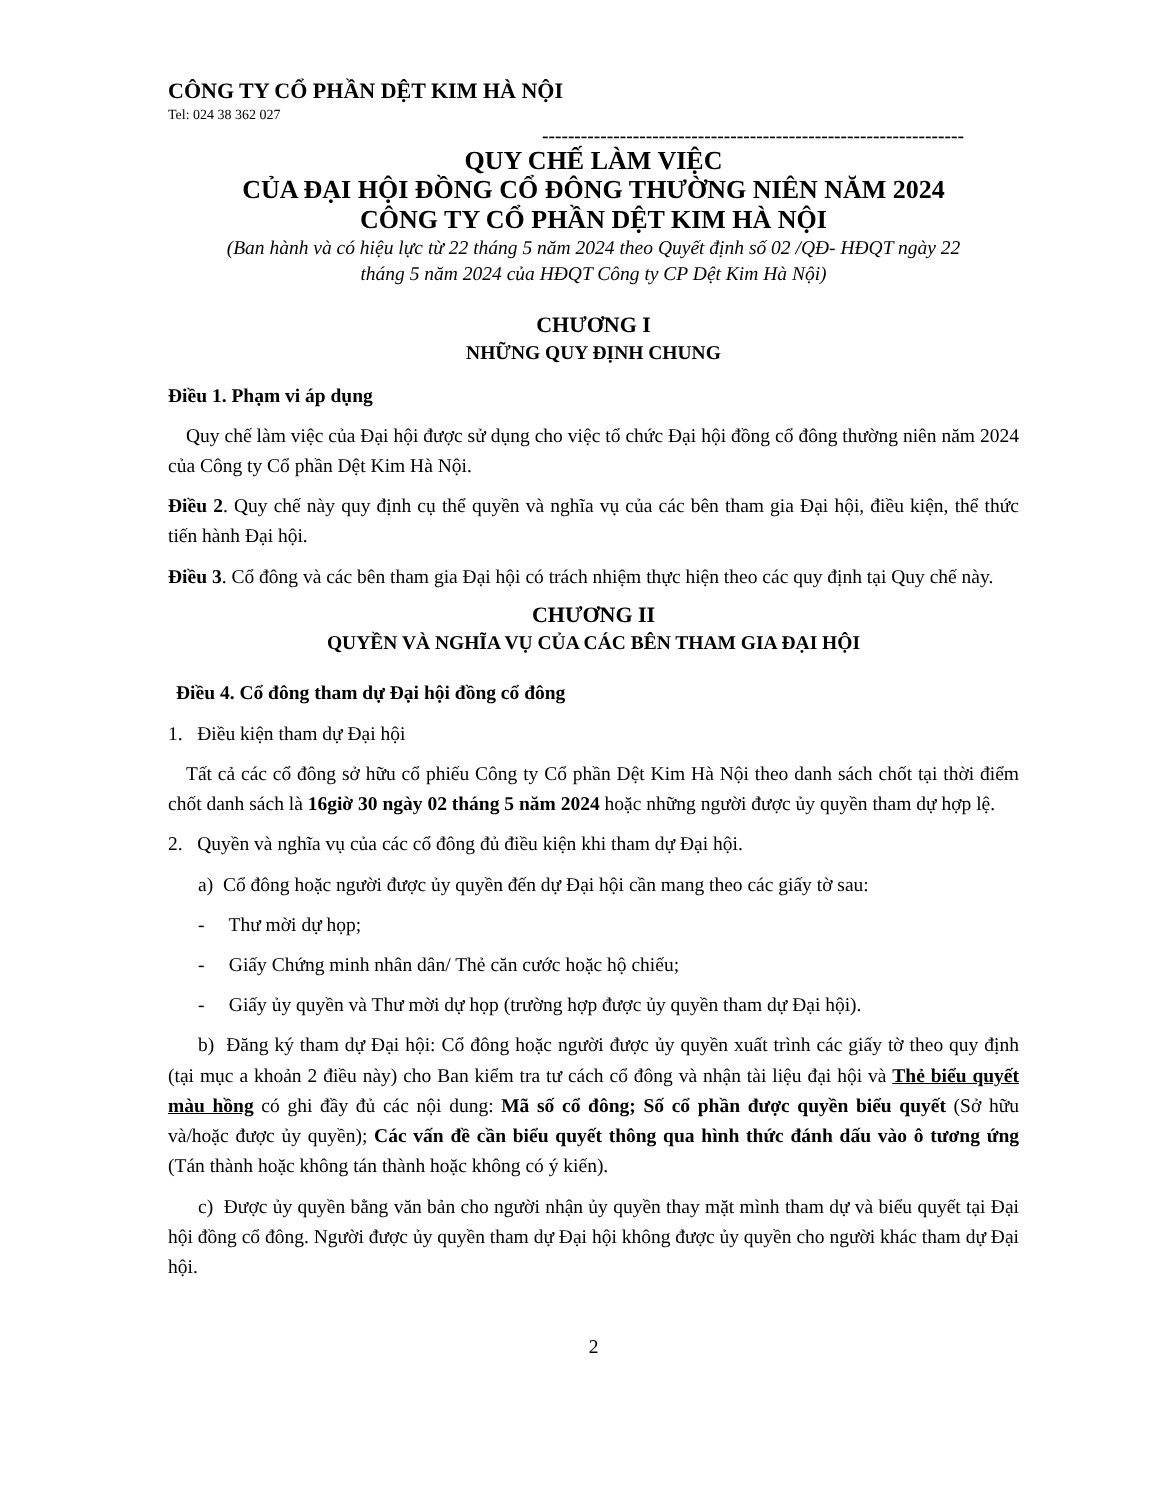CÔNG TY CỔ PHẦN DỆT KIM HÀ NỘI
Tel: 024 38 362 027
-----------------------------------------------------------------
QUY CHẾ LÀM VIỆC
CỦA ĐẠI HỘI ĐỒNG CỔ ĐÔNG THƯỜNG NIÊN NĂM 2024
CÔNG TY CỔ PHẦN DỆT KIM HÀ NỘI
(Ban hành và có hiệu lực từ 22 tháng 5 năm 2024 theo Quyết định số 02 /QĐ- HĐQT ngày 22
tháng 5 năm 2024 của HĐQT Công ty CP Dệt Kim Hà Nội)
CHƯƠNG I
NHỮNG QUY ĐỊNH CHUNG
Điều 1. Phạm vi áp dụng
Quy chế làm việc của Đại hội được sử dụng cho việc tổ chức Đại hội đồng cổ đông thường niên năm 2024 của Công ty Cổ phần Dệt Kim Hà Nội.
Điều 2. Quy chế này quy định cụ thể quyền và nghĩa vụ của các bên tham gia Đại hội, điều kiện, thể thức tiến hành Đại hội.
Điều 3. Cổ đông và các bên tham gia Đại hội có trách nhiệm thực hiện theo các quy định tại Quy chế này.
CHƯƠNG II
QUYỀN VÀ NGHĨA VỤ CỦA CÁC BÊN THAM GIA ĐẠI HỘI
Điều 4. Cổ đông tham dự Đại hội đồng cổ đông
1. Điều kiện tham dự Đại hội
Tất cả các cổ đông sở hữu cổ phiếu Công ty Cổ phần Dệt Kim Hà Nội theo danh sách chốt tại thời điểm chốt danh sách là 16giờ 30 ngày 02 tháng 5 năm 2024 hoặc những người được ủy quyền tham dự hợp lệ.
2. Quyền và nghĩa vụ của các cổ đông đủ điều kiện khi tham dự Đại hội.
a) Cổ đông hoặc người được ủy quyền đến dự Đại hội cần mang theo các giấy tờ sau:
- Thư mời dự họp;
- Giấy Chứng minh nhân dân/ Thẻ căn cước hoặc hộ chiếu;
- Giấy ủy quyền và Thư mời dự họp (trường hợp được ủy quyền tham dự Đại hội).
b) Đăng ký tham dự Đại hội: Cổ đông hoặc người được ủy quyền xuất trình các giấy tờ theo quy định (tại mục a khoản 2 điều này) cho Ban kiểm tra tư cách cổ đông và nhận tài liệu đại hội và Thẻ biểu quyết màu hồng có ghi đầy đủ các nội dung: Mã số cổ đông; Số cổ phần được quyền biểu quyết (Sở hữu và/hoặc được ủy quyền); Các vấn đề cần biểu quyết thông qua hình thức đánh dấu vào ô tương ứng (Tán thành hoặc không tán thành hoặc không có ý kiến).
c) Được ủy quyền bằng văn bản cho người nhận ủy quyền thay mặt mình tham dự và biểu quyết tại Đại hội đồng cổ đông. Người được ủy quyền tham dự Đại hội không được ủy quyền cho người khác tham dự Đại hội.
2